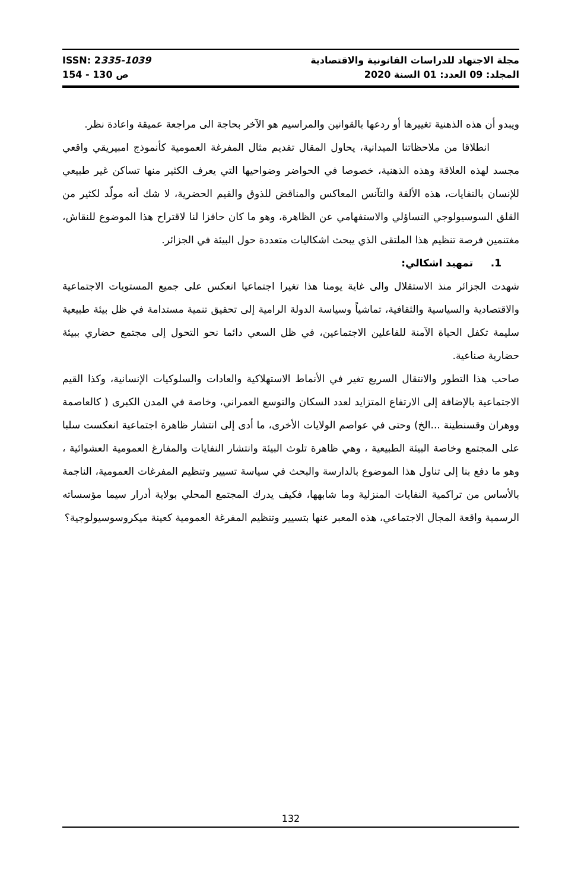ISSN: 2335-1039
ص 130 - 154
مجلة الاجتهاد للدراسات القانونية والاقتصادية
المجلد: 09 العدد: 01 السنة 2020
ويبدو أن هذه الذهنية تغييرها أو ردعها بالقوانين والمراسيم هو الآخر بحاجة الى مراجعة عميقة واعادة نظر.
انطلاقا من ملاحظاتنا الميدانية، يحاول المقال تقديم مثال المفرغة العمومية كأنموذج امبيريقي واقعي مجسد لهذه العلاقة وهذه الذهنية، خصوصا في الحواضر وضواحيها التي يعرف الكثير منها تساكن غير طبيعي للإنسان بالنفايات، هذه الألفة والتآنس المعاكس والمناقض للذوق والقيم الحضرية، لا شك أنه مولّد لكثير من القلق السوسيولوجي التساؤلي والاستفهامي عن الظاهرة، وهو ما كان حافزا لنا لاقتراح هذا الموضوع للنقاش، مغتنمين فرصة تنظيم هذا الملتقى الذي يبحث اشكاليات متعددة حول البيئة في الجزائر.
1. تمهيد اشكالي:
شهدت الجزائر منذ الاستقلال والى غاية يومنا هذا تغيرا اجتماعيا انعكس على جميع المستويات الاجتماعية والاقتصادية والسياسية والثقافية، تماشياً وسياسة الدولة الرامية إلى تحقيق تنمية مستدامة في ظل بيئة طبيعية سليمة تكفل الحياة الآمنة للفاعلين الاجتماعين، في ظل السعي دائما نحو التحول إلى مجتمع حضاري ببيئة حضارية صناعية.
صاحب هذا التطور والانتقال السريع تغير في الأنماط الاستهلاكية والعادات والسلوكيات الإنسانية، وكذا القيم الاجتماعية بالإضافة إلى الارتفاع المتزايد لعدد السكان والتوسع العمراني، وخاصة في المدن الكبرى ( كالعاصمة ووهران وقسنطينة ...الخ) وحتى في عواصم الولايات الأخرى، ما أدى إلى انتشار ظاهرة اجتماعية انعكست سلبا على المجتمع وخاصة البيئة الطبيعية ، وهي ظاهرة تلوث البيئة وانتشار النفايات والمفارغ العمومية العشوائية ، وهو ما دفع بنا إلى تناول هذا الموضوع بالدارسة والبحث في سياسة تسيير وتنظيم المفرغات العمومية، الناجمة بالأساس من تراكمية النفايات المنزلية وما شابهها، فكيف يدرك المجتمع المحلي بولاية أدرار سيما مؤسساته الرسمية واقعة المجال الاجتماعي، هذه المعبر عنها بتسيير وتنظيم المفرغة العمومية كعينة ميكروسوسيولوجية؟
132